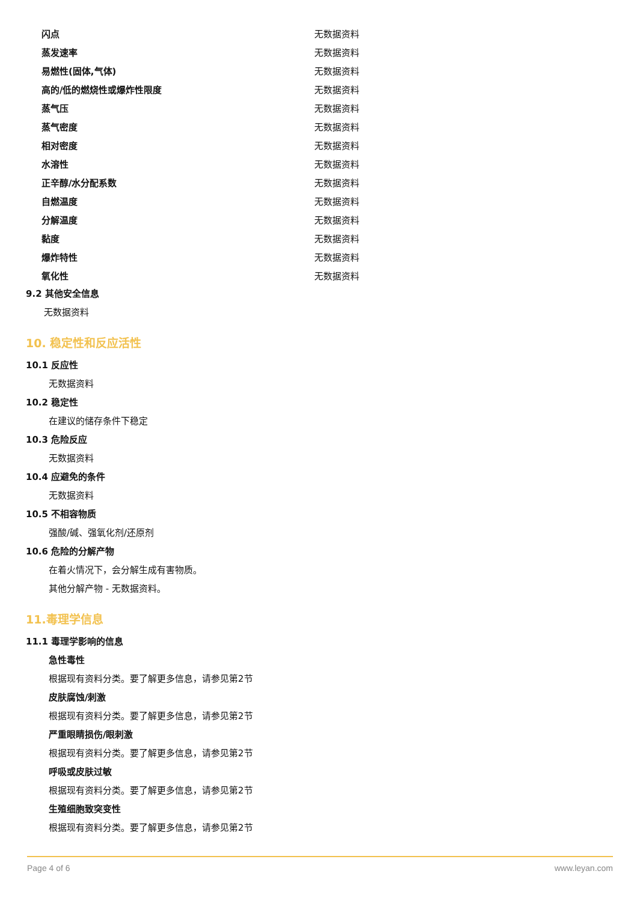| 闪点 | 无数据资料 |
| 蒸发速率 | 无数据资料 |
| 易燃性(固体,气体) | 无数据资料 |
| 高的/低的燃烧性或爆炸性限度 | 无数据资料 |
| 蒸气压 | 无数据资料 |
| 蒸气密度 | 无数据资料 |
| 相对密度 | 无数据资料 |
| 水溶性 | 无数据资料 |
| 正辛醇/水分配系数 | 无数据资料 |
| 自燃温度 | 无数据资料 |
| 分解温度 | 无数据资料 |
| 黏度 | 无数据资料 |
| 爆炸特性 | 无数据资料 |
| 氧化性 | 无数据资料 |
9.2 其他安全信息
无数据资料
10. 稳定性和反应活性
10.1 反应性
无数据资料
10.2 稳定性
在建议的储存条件下稳定
10.3 危险反应
无数据资料
10.4 应避免的条件
无数据资料
10.5 不相容物质
强酸/碱、强氧化剂/还原剂
10.6 危险的分解产物
在着火情况下，会分解生成有害物质。
其他分解产物 - 无数据资料。
11.毒理学信息
11.1 毒理学影响的信息
急性毒性
根据现有资料分类。要了解更多信息，请参见第2节
皮肤腐蚀/刺激
根据现有资料分类。要了解更多信息，请参见第2节
严重眼睛损伤/眼刺激
根据现有资料分类。要了解更多信息，请参见第2节
呼吸或皮肤过敏
根据现有资料分类。要了解更多信息，请参见第2节
生殖细胞致突变性
根据现有资料分类。要了解更多信息，请参见第2节
Page 4 of 6 www.leyan.com